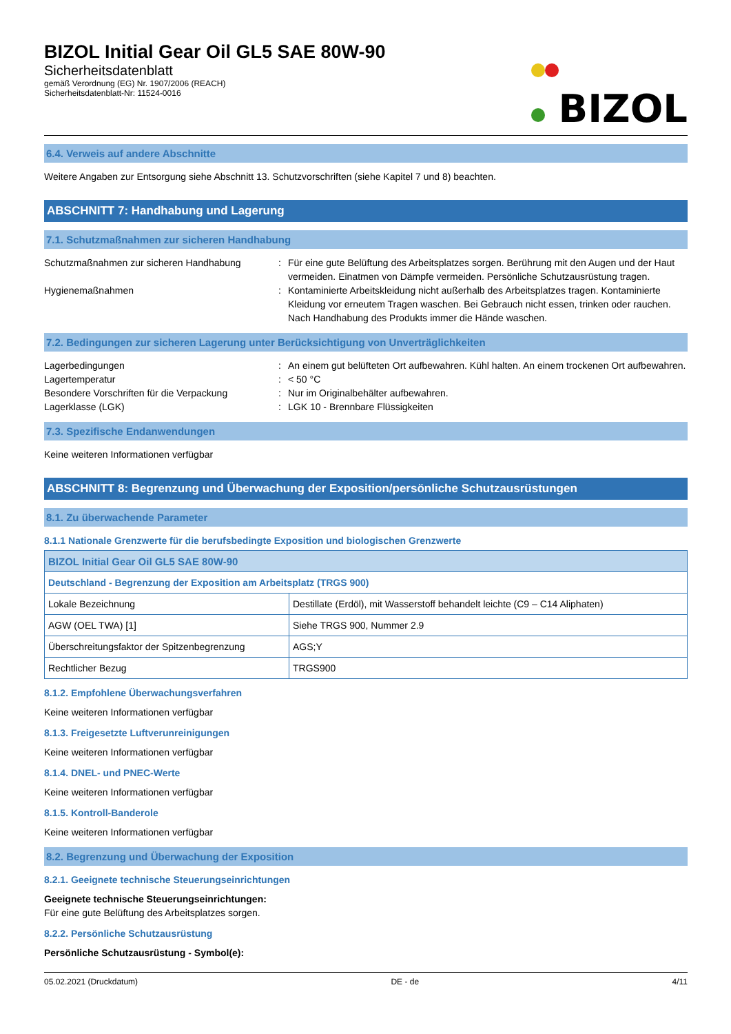BIZOL Initial Gear Oil GL5 SAE 80W-90
Sicherheitsdatenblatt
gemäß Verordnung (EG) Nr. 1907/2006 (REACH)
Sicherheitsdatenblatt-Nr: 11524-0016
BIZOL
6.4. Verweis auf andere Abschnitte
Weitere Angaben zur Entsorgung siehe Abschnitt 13. Schutzvorschriften (siehe Kapitel 7 und 8) beachten.
ABSCHNITT 7: Handhabung und Lagerung
7.1. Schutzmaßnahmen zur sicheren Handhabung
Schutzmaßnahmen zur sicheren Handhabung
:
Für eine gute Belüftung des Arbeitsplatzes sorgen. Berührung mit den Augen und der Haut vermeiden. Einatmen von Dämpfe vermeiden. Persönliche Schutzausrüstung tragen.
Hygienemaßnahmen
:
Kontaminierte Arbeitskleidung nicht außerhalb des Arbeitsplatzes tragen. Kontaminierte Kleidung vor erneutem Tragen waschen. Bei Gebrauch nicht essen, trinken oder rauchen. Nach Handhabung des Produkts immer die Hände waschen.
7.2. Bedingungen zur sicheren Lagerung unter Berücksichtigung von Unverträglichkeiten
Lagerbedingungen
:
An einem gut belüfteten Ort aufbewahren. Kühl halten. An einem trockenen Ort aufbewahren.
Lagertemperatur
:
< 50 °C
Besondere Vorschriften für die Verpackung
:
Nur im Originalbehälter aufbewahren.
Lagerklasse (LGK)
:
LGK 10 - Brennbare Flüssigkeiten
7.3. Spezifische Endanwendungen
Keine weiteren Informationen verfügbar
ABSCHNITT 8: Begrenzung und Überwachung der Exposition/persönliche Schutzausrüstungen
8.1. Zu überwachende Parameter
8.1.1 Nationale Grenzwerte für die berufsbedingte Exposition und biologischen Grenzwerte
| BIZOL Initial Gear Oil GL5 SAE 80W-90 | |
| Deutschland - Begrenzung der Exposition am Arbeitsplatz (TRGS 900) | |
| Lokale Bezeichnung | Destillate (Erdöl), mit Wasserstoff behandelt leichte (C9 – C14 Aliphaten) |
| AGW (OEL TWA) [1] | Siehe TRGS 900, Nummer 2.9 |
| Überschreitungsfaktor der Spitzenbegrenzung | AGS;Y |
| Rechtlicher Bezug | TRGS900 |
8.1.2. Empfohlene Überwachungsverfahren
Keine weiteren Informationen verfügbar
8.1.3. Freigesetzte Luftverunreinigungen
Keine weiteren Informationen verfügbar
8.1.4. DNEL- und PNEC-Werte
Keine weiteren Informationen verfügbar
8.1.5. Kontroll-Banderole
Keine weiteren Informationen verfügbar
8.2. Begrenzung und Überwachung der Exposition
8.2.1. Geeignete technische Steuerungseinrichtungen
Geeignete technische Steuerungseinrichtungen:
Für eine gute Belüftung des Arbeitsplatzes sorgen.
8.2.2. Persönliche Schutzausrüstung
Persönliche Schutzausrüstung - Symbol(e):
05.02.2021 (Druckdatum) DE - de 4/11